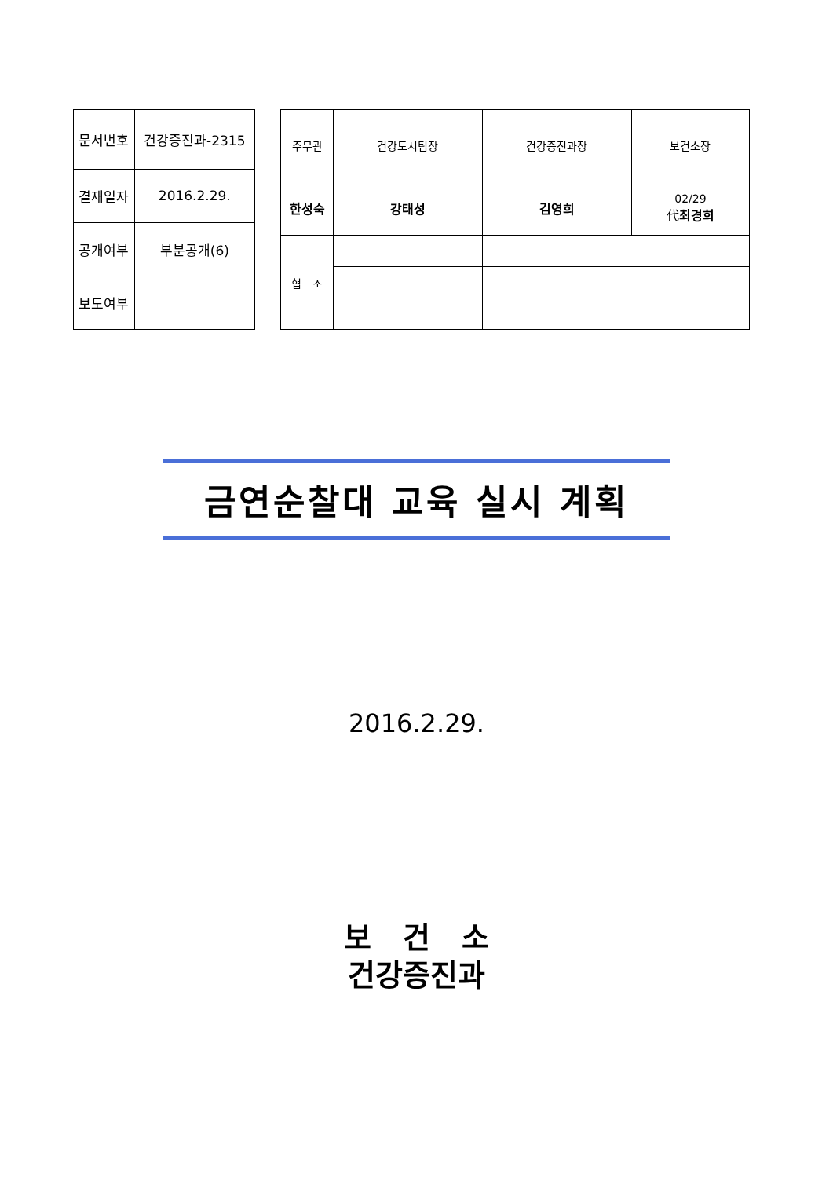| 문서번호 | 건강증진과-2315 |
| 결재일자 | 2016.2.29. |
| 공개여부 | 부분공개(6) |
| 보도여부 | |
| 주무관 | | 건강도시팀장 | 건강증진과장 | 보건소장 |
| 한성숙 | | 강태성 | 김영희 | 02/29 代 최경희 |
| 협 조 | | | | |
금연순찰대 교육 실시 계획
2016.2.29.
보 건 소
건강증진과